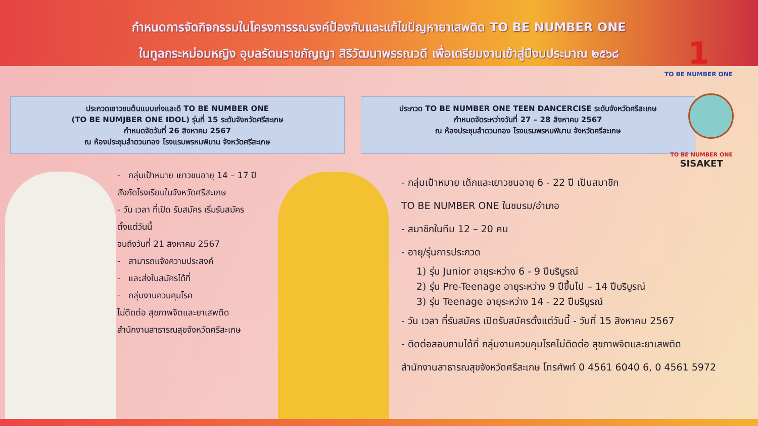กำหนดการจัดกิจกรรมในโครงการรณรงค์ป้องกันและแก้ไขปัญหายาเสพติด TO BE NUMBER ONE
ในทูลกระหม่อมหญิง อุบลรัตนราชกัญญา สิริวัฒนาพรรณวดี เพื่อเตรียมงานเข้าสู่ปีงบประมาณ ๒๕๖๘
1
TO BE NUMBER ONE
TO BE NUMBER ONE
SISAKET
ประกวดเยาวชนต้นแบบเก่งและดี TO BE NUMBER ONE
(TO BE NUMJBER ONE IDOL) รุ่นที่ 15 ระดับจังหวัดศรีสะเกษ
กำหนดจัดวันที่ 26 สิงหาคม 2567
ณ ห้องประชุมลำดวนทอง โรงแรมพรหมพิมาน จังหวัดศรีสะเกษ
ประกวด TO BE NUMBER ONE TEEN DANCERCISE ระดับจังหวัดศรีสะเกษ
กำหนดจัดระหว่างวันที่ 27 – 28 สิงหาคม 2567
ณ ห้องประชุมลำดวนทอง โรงแรมพรหมพิมาน จังหวัดศรีสะเกษ
- กลุ่มเป้าหมาย เยาวชนอายุ 14 – 17 ปี
สังกัดโรงเรียนในจังหวัดศรีสะเกษ
- วัน เวลา ที่เปิด รับสมัคร เริ่มรับสมัคร
ตั้งแต่วันนี้
จนถึงวันที่ 21 สิงหาคม 2567
- สามารถแจ้งความประสงค์
- และส่งใบสมัครได้ที่
- กลุ่มงานควบคุมโรค
ไม่ติดต่อ สุขภาพจิตและยาเสพติด
สำนักงานสาธารณสุขจังหวัดศรีสะเกษ
- กลุ่มเป้าหมาย เด็กและเยาวชนอายุ 6 - 22 ปี เป็นสมาชิก
TO BE NUMBER ONE ในชมรม/อำเภอ
- สมาชิกในทีม 12 – 20 คน
- อายุ/รุ่นการประกวด
1) รุ่น Junior อายุระหว่าง 6 - 9 ปีบริบูรณ์
2) รุ่น Pre-Teenage อายุระหว่าง 9 ปีขึ้นไป – 14 ปีบริบูรณ์
3) รุ่น Teenage อายุระหว่าง 14 - 22 ปีบริบูรณ์
- วัน เวลา ที่รับสมัคร เปิดรับสมัครตั้งแต่วันนี้ - วันที่ 15 สิงหาคม 2567
- ติดต่อสอบถามได้ที่ กลุ่มงานควบคุมโรคไม่ติดต่อ สุขภาพจิตและยาเสพติด
สำนักงานสาธารณสุขจังหวัดศรีสะเกษ โทรศัพท์ 0 4561 6040 6, 0 4561 5972